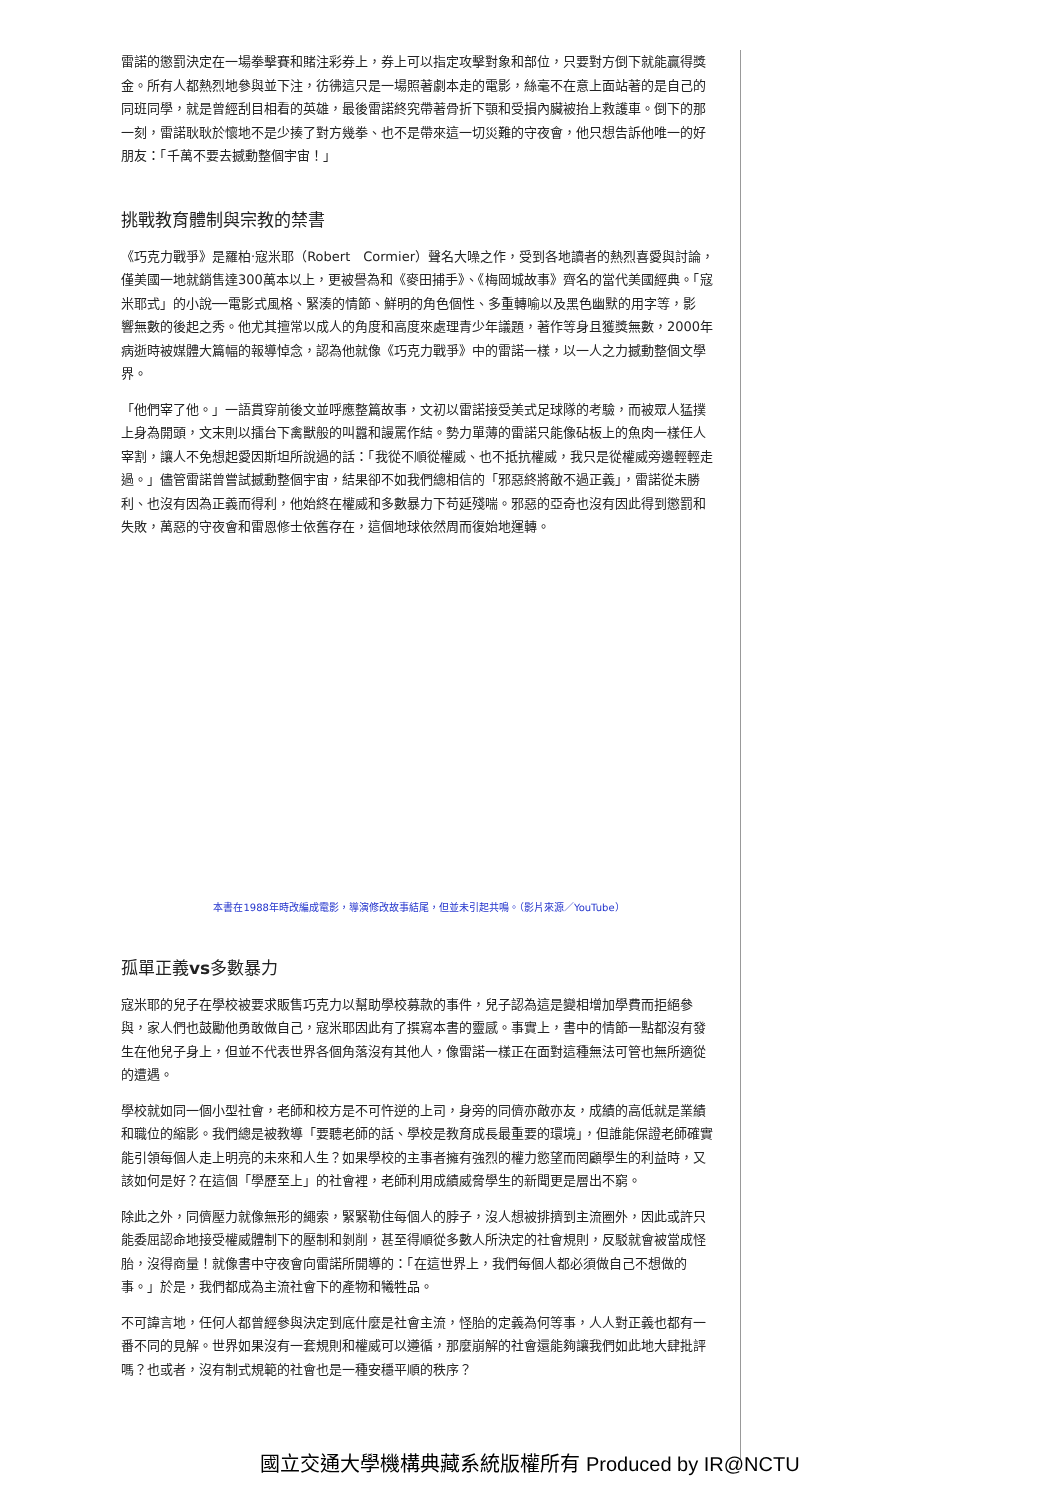雷諾的懲罰決定在一場拳擊賽和賭注彩券上，券上可以指定攻擊對象和部位，只要對方倒下就能贏得獎金。所有人都熱烈地參與並下注，彷彿這只是一場照著劇本走的電影，絲毫不在意上面站著的是自己的同班同學，就是曾經刮目相看的英雄，最後雷諾終究帶著骨折下顎和受損內臟被抬上救護車。倒下的那一刻，雷諾耿耿於懷地不是少揍了對方幾拳、也不是帶來這一切災難的守夜會，他只想告訴他唯一的好朋友：「千萬不要去撼動整個宇宙！」
挑戰教育體制與宗教的禁書
《巧克力戰爭》是羅柏‧寇米耶（Robert　Cormier）聲名大噪之作，受到各地讀者的熱烈喜愛與討論，僅美國一地就銷售達300萬本以上，更被譽為和《麥田捕手》、《梅岡城故事》齊名的當代美國經典。「寇米耶式」的小說──電影式風格、緊湊的情節、鮮明的角色個性、多重轉喻以及黑色幽默的用字等，影　　響無數的後起之秀。他尤其擅常以成人的角度和高度來處理青少年議題，著作等身且獲獎無數，2000年病逝時被媒體大篇幅的報導悼念，認為他就像《巧克力戰爭》中的雷諾一樣，以一人之力撼動整個文學界。
「他們宰了他。」一語貫穿前後文並呼應整篇故事，文初以雷諾接受美式足球隊的考驗，而被眾人猛撲上身為開頭，文末則以擂台下禽獸般的叫囂和謾罵作結。勢力單薄的雷諾只能像砧板上的魚肉一樣任人宰割，讓人不免想起愛因斯坦所說過的話：「我從不順從權威、也不抵抗權威，我只是從權威旁邊輕輕走過。」儘管雷諾曾嘗試撼動整個宇宙，結果卻不如我們總相信的「邪惡終將敵不過正義」，雷諾從未勝利、也沒有因為正義而得利，他始終在權威和多數暴力下苟延殘喘。邪惡的亞奇也沒有因此得到懲罰和失敗，萬惡的守夜會和雷恩修士依舊存在，這個地球依然周而復始地運轉。
本書在1988年時改編成電影，導演修改故事結尾，但並未引起共鳴。（影片來源／YouTube）
孤單正義vs多數暴力
寇米耶的兒子在學校被要求販售巧克力以幫助學校募款的事件，兒子認為這是變相增加學費而拒絕參與，家人們也鼓勵他勇敢做自己，寇米耶因此有了撰寫本書的靈感。事實上，書中的情節一點都沒有發生在他兒子身上，但並不代表世界各個角落沒有其他人，像雷諾一樣正在面對這種無法可管也無所適從的遭遇。
學校就如同一個小型社會，老師和校方是不可忤逆的上司，身旁的同儕亦敵亦友，成績的高低就是業績和職位的縮影。我們總是被教導「要聽老師的話、學校是教育成長最重要的環境」，但誰能保證老師確實能引領每個人走上明亮的未來和人生？如果學校的主事者擁有強烈的權力慾望而罔顧學生的利益時，又該如何是好？在這個「學歷至上」的社會裡，老師利用成績威脅學生的新聞更是層出不窮。
除此之外，同儕壓力就像無形的繩索，緊緊勒住每個人的脖子，沒人想被排擠到主流圈外，因此或許只能委屈認命地接受權威體制下的壓制和剝削，甚至得順從多數人所決定的社會規則，反駁就會被當成怪胎，沒得商量！就像書中守夜會向雷諾所開導的：「在這世界上，我們每個人都必須做自己不想做的事。」於是，我們都成為主流社會下的產物和犧牲品。
不可諱言地，任何人都曾經參與決定到底什麼是社會主流，怪胎的定義為何等事，人人對正義也都有一番不同的見解。世界如果沒有一套規則和權威可以遵循，那麼崩解的社會還能夠讓我們如此地大肆批評嗎？也或者，沒有制式規範的社會也是一種安穩平順的秩序？
國立交通大學機構典藏系統版權所有 Produced by IR@NCTU